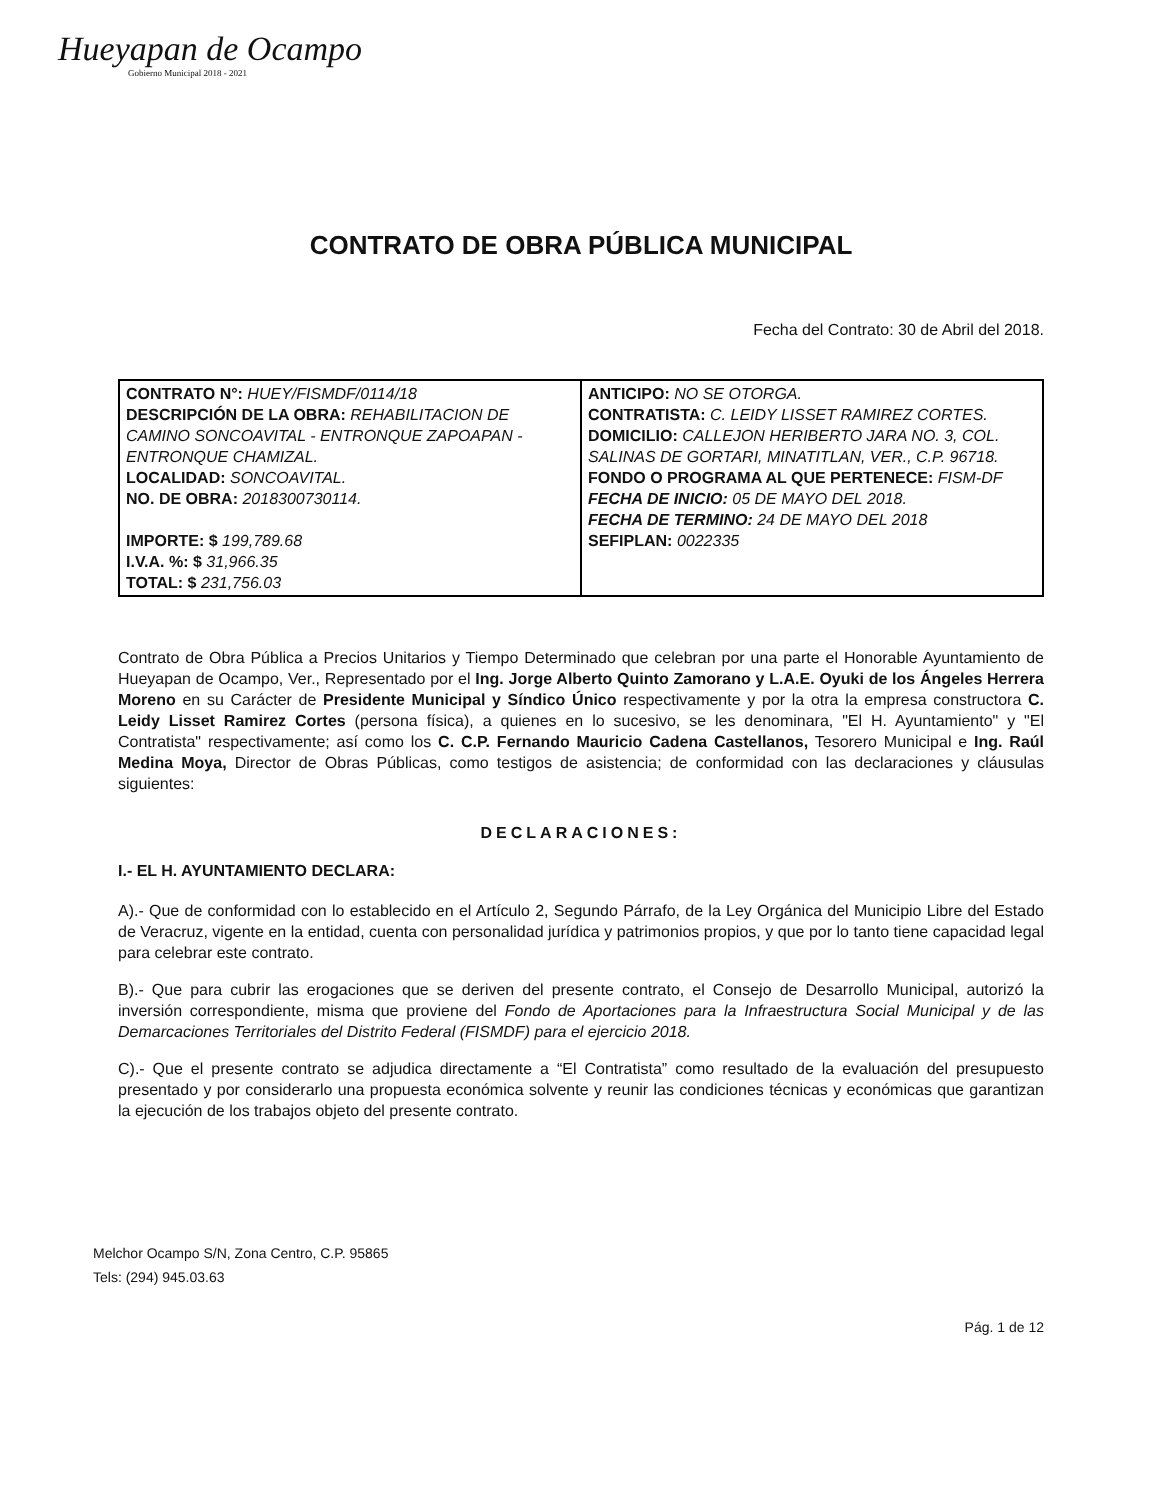Hueyapan de Ocampo
Gobierno Municipal 2018 - 2021
CONTRATO DE OBRA PÚBLICA MUNICIPAL
Fecha del Contrato: 30 de Abril del 2018.
| CONTRATO N°: HUEY/FISMDF/0114/18 DESCRIPCIÓN DE LA OBRA: REHABILITACION DE CAMINO SONCOAVITAL - ENTRONQUE ZAPOAPAN - ENTRONQUE CHAMIZAL. LOCALIDAD: SONCOAVITAL. NO. DE OBRA: 2018300730114. IMPORTE: $ 199,789.68 I.V.A. %: $ 31,966.35 TOTAL: $ 231,756.03 | ANTICIPO: NO SE OTORGA. CONTRATISTA: C. LEIDY LISSET RAMIREZ CORTES. DOMICILIO: CALLEJON HERIBERTO JARA NO. 3, COL. SALINAS DE GORTARI, MINATITLAN, VER., C.P. 96718. FONDO O PROGRAMA AL QUE PERTENECE: FISM-DF FECHA DE INICIO: 05 DE MAYO DEL 2018. FECHA DE TERMINO: 24 DE MAYO DEL 2018 SEFIPLAN: 0022335 |
Contrato de Obra Pública a Precios Unitarios y Tiempo Determinado que celebran por una parte el Honorable Ayuntamiento de Hueyapan de Ocampo, Ver., Representado por el Ing. Jorge Alberto Quinto Zamorano y L.A.E. Oyuki de los Ángeles Herrera Moreno en su Carácter de Presidente Municipal y Síndico Único respectivamente y por la otra la empresa constructora C. Leidy Lisset Ramirez Cortes (persona física), a quienes en lo sucesivo, se les denominara, "El H. Ayuntamiento" y "El Contratista" respectivamente; así como los C. C.P. Fernando Mauricio Cadena Castellanos, Tesorero Municipal e Ing. Raúl Medina Moya, Director de Obras Públicas, como testigos de asistencia; de conformidad con las declaraciones y cláusulas siguientes:
DECLARACIONES:
I.- EL H. AYUNTAMIENTO DECLARA:
A).- Que de conformidad con lo establecido en el Artículo 2, Segundo Párrafo, de la Ley Orgánica del Municipio Libre del Estado de Veracruz, vigente en la entidad, cuenta con personalidad jurídica y patrimonios propios, y que por lo tanto tiene capacidad legal para celebrar este contrato.
B).- Que para cubrir las erogaciones que se deriven del presente contrato, el Consejo de Desarrollo Municipal, autorizó la inversión correspondiente, misma que proviene del Fondo de Aportaciones para la Infraestructura Social Municipal y de las Demarcaciones Territoriales del Distrito Federal (FISMDF) para el ejercicio 2018.
C).- Que el presente contrato se adjudica directamente a “El Contratista” como resultado de la evaluación del presupuesto presentado y por considerarlo una propuesta económica solvente y reunir las condiciones técnicas y económicas que garantizan la ejecución de los trabajos objeto del presente contrato.
Melchor Ocampo S/N, Zona Centro, C.P. 95865
Tels: (294) 945.03.63
Pág. 1 de 12